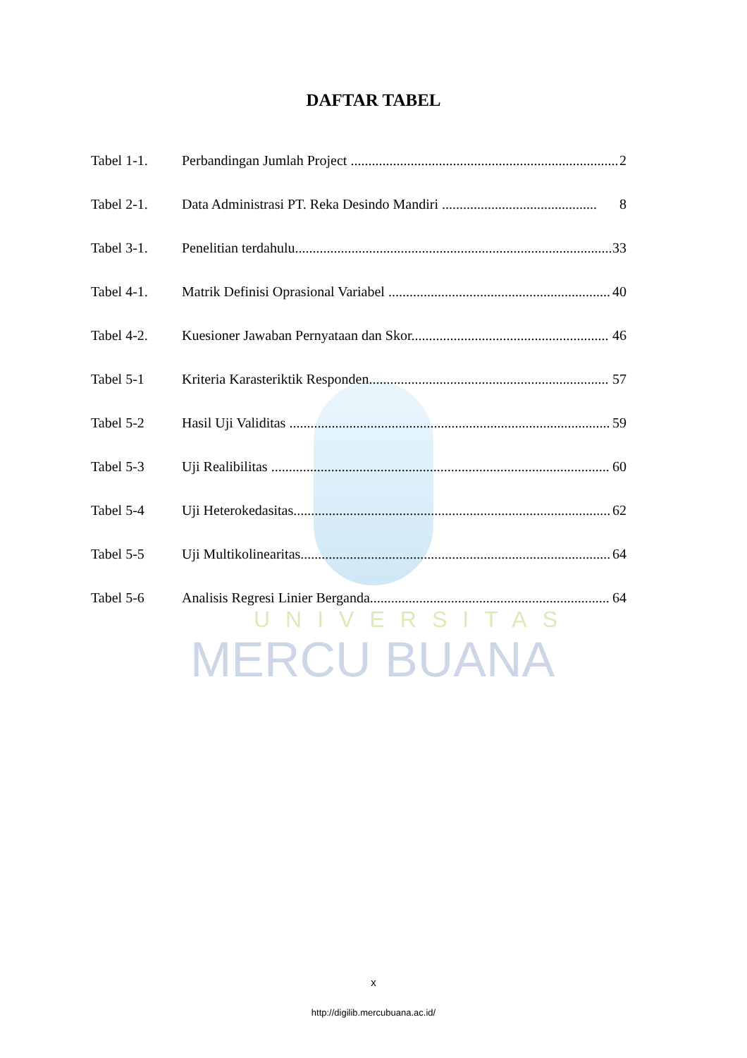UNIVERSITAS
MERCU BUANA
DAFTAR TABEL
Tabel 1-1. Perbandingan Jumlah Project ............................................................................ 2
Tabel 2-1. Data Administrasi PT. Reka Desindo Mandiri ............................................ 8
Tabel 3-1. Penelitian terdahulu.......................................................................................... 33
Tabel 4-1. Matrik Definisi Oprasional Variabel ............................................................... 40
Tabel 4-2. Kuesioner Jawaban Pernyataan dan Skor........................................................ 46
Tabel 5-1 Kriteria Karasteriktik Responden.................................................................... 57
Tabel 5-2 Hasil Uji Validitas ........................................................................................... 59
Tabel 5-3 Uji Realibilitas ................................................................................................ 60
Tabel 5-4 Uji Heterokedasitas.......................................................................................... 62
Tabel 5-5 Uji Multikolinearitas......................................................................................... 64
Tabel 5-6 Analisis Regresi Linier Berganda.................................................................... 64
x
http://digilib.mercubuana.ac.id/